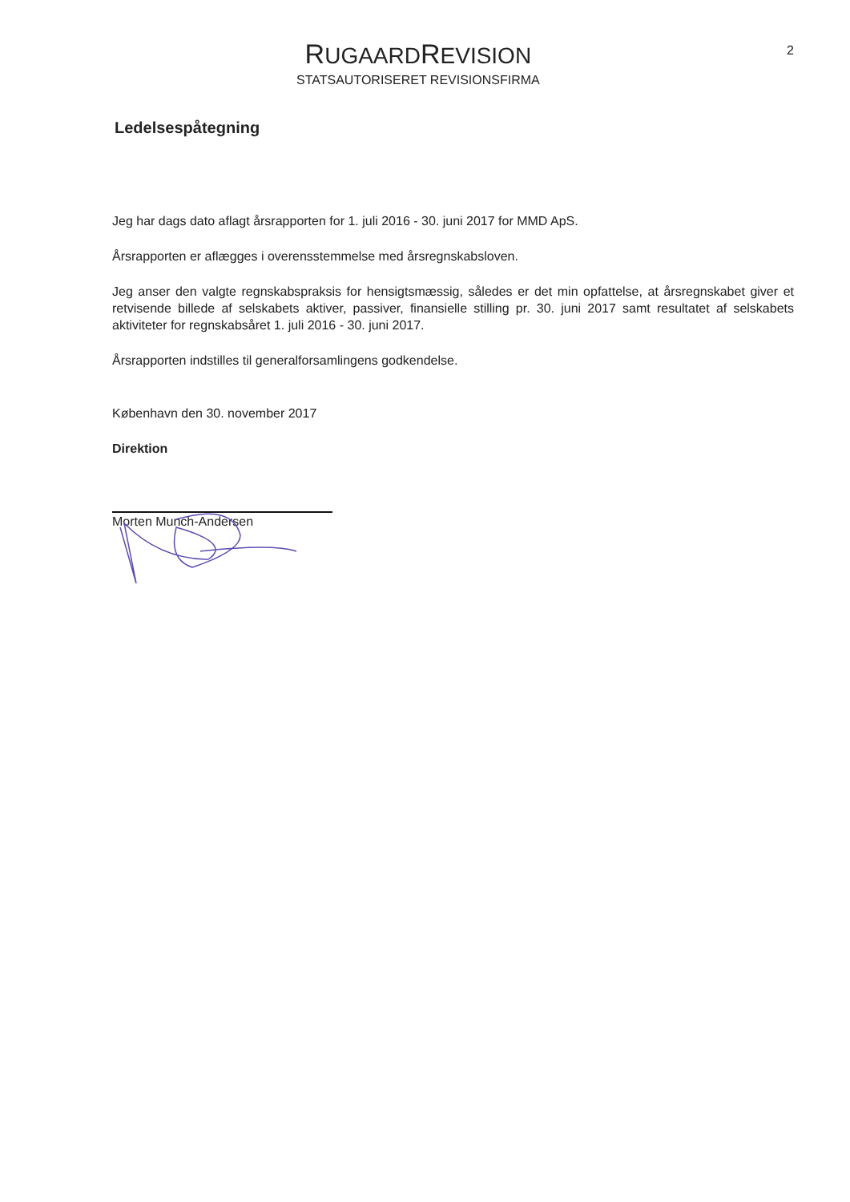RUGAARDREVISION
STATSAUTORISERET REVISIONSFIRMA
2
Ledelsespåtegning
Jeg har dags dato aflagt årsrapporten for 1. juli 2016 - 30. juni 2017 for MMD ApS.
Årsrapporten er aflægges i overensstemmelse med årsregnskabsloven.
Jeg anser den valgte regnskabspraksis for hensigtsmæssig, således er det min opfattelse, at årsregnskabet giver et retvisende billede af selskabets aktiver, passiver, finansielle stilling pr. 30. juni 2017 samt resultatet af selskabets aktiviteter for regnskabsåret 1. juli 2016 - 30. juni 2017.
Årsrapporten indstilles til generalforsamlingens godkendelse.
København den 30. november 2017
Direktion
Morten Munch-Andersen